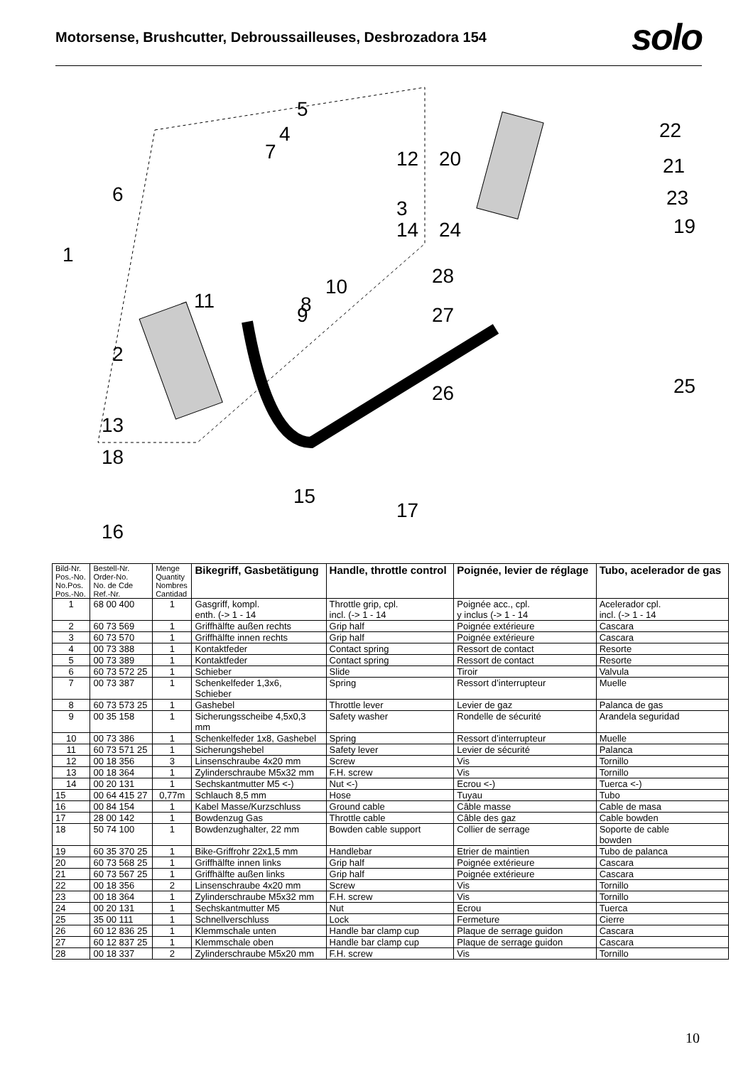Motorsense, Brushcutter, Debroussailleuses, Desbrozadora 154
solo
5
4
7
12
20
22
21
6
23
3
14
24
19
1
28
10
11
9
8
27
2
25
26
13
18
15
17
16
| Bild-Nr. Pos.-No. No.Pos. Pos.-No. | Bestell-Nr. Order-No. No. de Cde Ref.-Nr. | Menge Quantity Nombres Cantidad | Bikegriff, Gasbetätigung | Handle, throttle control | Poignée, levier de réglage | Tubo, acelerador de gas |
| --- | --- | --- | --- | --- | --- | --- |
| 1 | 68 00 400 | 1 | Gasgriff, kompl. enth. (-> 1 - 14 | Throttle grip, cpl. incl. (-> 1 - 14 | Poignée acc., cpl. y inclus (-> 1 - 14 | Acelerador cpl. incl. (-> 1 - 14 |
| 2 | 60 73 569 | 1 | Griffhälfte außen rechts | Grip half | Poignée extérieure | Cascara |
| 3 | 60 73 570 | 1 | Griffhälfte innen rechts | Grip half | Poignée extérieure | Cascara |
| 4 | 00 73 388 | 1 | Kontaktfeder | Contact spring | Ressort de contact | Resorte |
| 5 | 00 73 389 | 1 | Kontaktfeder | Contact spring | Ressort de contact | Resorte |
| 6 | 60 73 572 25 | 1 | Schieber | Slide | Tiroir | Valvula |
| 7 | 00 73 387 | 1 | Schenkelfeder 1,3x6, Schieber | Spring | Ressort d’interrupteur | Muelle |
| 8 | 60 73 573 25 | 1 | Gashebel | Throttle lever | Levier de gaz | Palanca de gas |
| 9 | 00 35 158 | 1 | Sicherungsscheibe 4,5x0,3 mm | Safety washer | Rondelle de sécurité | Arandela seguridad |
| 10 | 00 73 386 | 1 | Schenkelfeder 1x8, Gashebel | Spring | Ressort d’interrupteur | Muelle |
| 11 | 60 73 571 25 | 1 | Sicherungshebel | Safety lever | Levier de sécurité | Palanca |
| 12 | 00 18 356 | 3 | Linsenschraube 4x20 mm | Screw | Vis | Tornillo |
| 13 | 00 18 364 | 1 | Zylinderschraube M5x32 mm | F.H. screw | Vis | Tornillo |
| 14 | 00 20 131 | 1 | Sechskantmutter M5 <-) | Nut <-) | Ecrou <-) | Tuerca <-) |
| 15 | 00 64 415 27 | 0,77m | Schlauch 8,5 mm | Hose | Tuyau | Tubo |
| 16 | 00 84 154 | 1 | Kabel Masse/Kurzschluss | Ground cable | Câble masse | Cable de masa |
| 17 | 28 00 142 | 1 | Bowdenzug Gas | Throttle cable | Câble des gaz | Cable bowden |
| 18 | 50 74 100 | 1 | Bowdenzughalter, 22 mm | Bowden cable support | Collier de serrage | Soporte de cable bowden |
| 19 | 60 35 370 25 | 1 | Bike-Griffrohr 22x1,5 mm | Handlebar | Etrier de maintien | Tubo de palanca |
| 20 | 60 73 568 25 | 1 | Griffhälfte innen links | Grip half | Poignée extérieure | Cascara |
| 21 | 60 73 567 25 | 1 | Griffhälfte außen links | Grip half | Poignée extérieure | Cascara |
| 22 | 00 18 356 | 2 | Linsenschraube 4x20 mm | Screw | Vis | Tornillo |
| 23 | 00 18 364 | 1 | Zylinderschraube M5x32 mm | F.H. screw | Vis | Tornillo |
| 24 | 00 20 131 | 1 | Sechskantmutter M5 | Nut | Ecrou | Tuerca |
| 25 | 35 00 111 | 1 | Schnellverschluss | Lock | Fermeture | Cierre |
| 26 | 60 12 836 25 | 1 | Klemmschale unten | Handle bar clamp cup | Plaque de serrage guidon | Cascara |
| 27 | 60 12 837 25 | 1 | Klemmschale oben | Handle bar clamp cup | Plaque de serrage guidon | Cascara |
| 28 | 00 18 337 | 2 | Zylinderschraube M5x20 mm | F.H. screw | Vis | Tornillo |
10